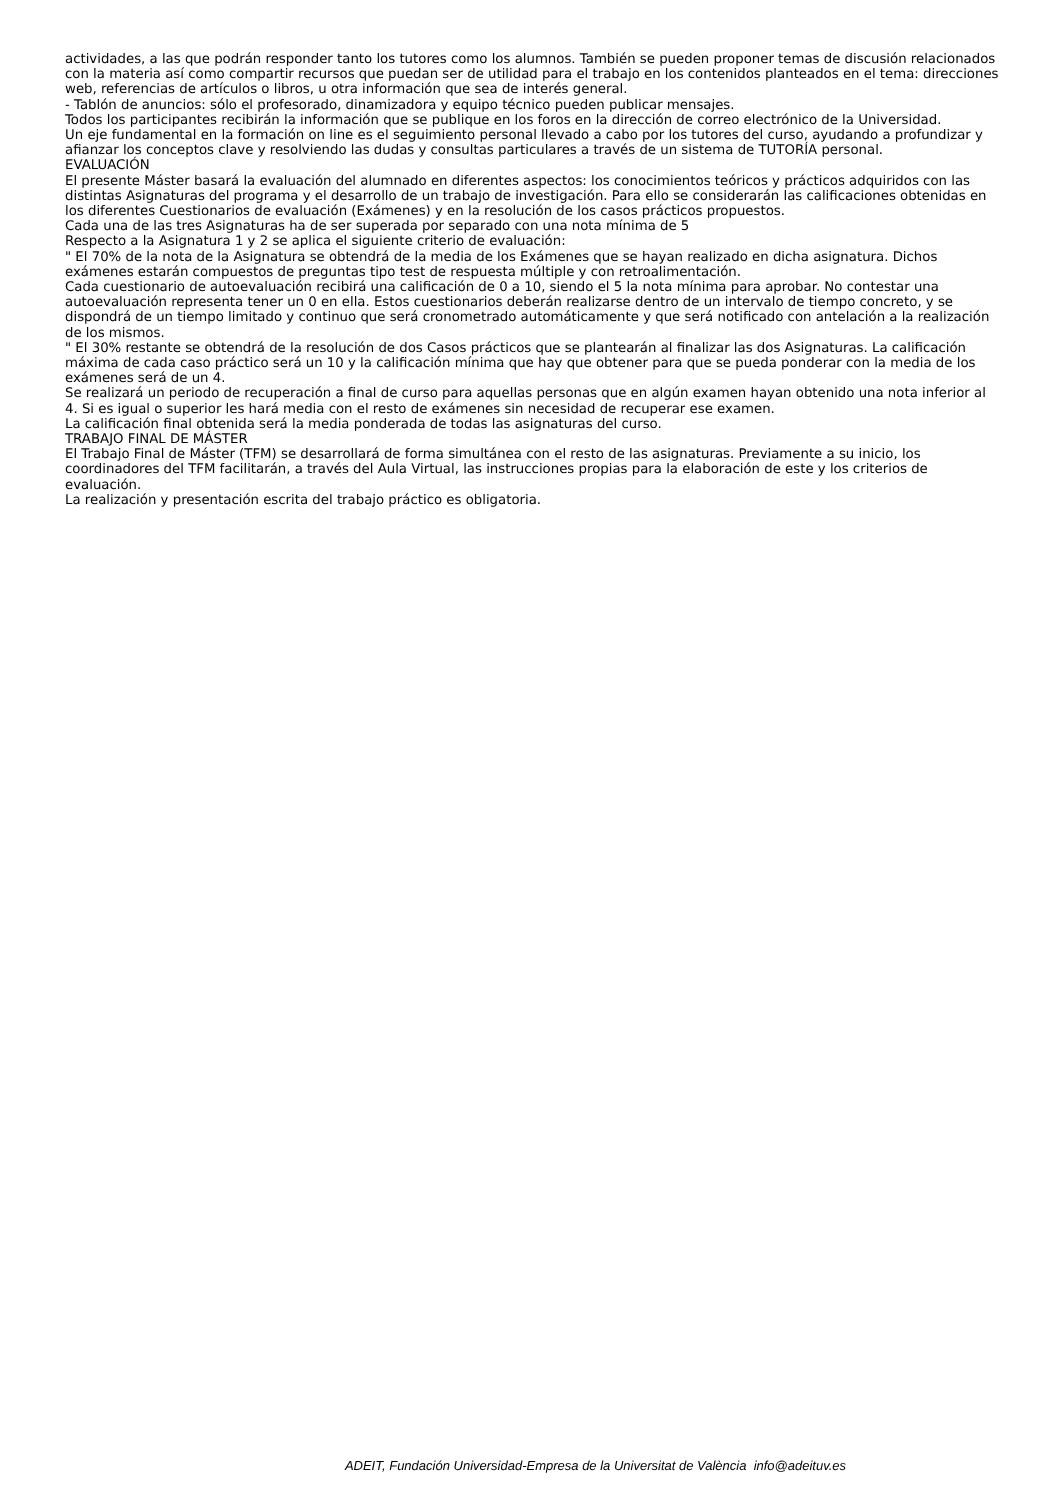actividades, a las que podrán responder tanto los tutores como los alumnos. También se pueden proponer temas de discusión relacionados con la materia así como compartir recursos que puedan ser de utilidad para el trabajo en los contenidos planteados en el tema: direcciones web, referencias de artículos o libros, u otra información que sea de interés general.
- Tablón de anuncios: sólo el profesorado, dinamizadora y equipo técnico pueden publicar mensajes.
Todos los participantes recibirán la información que se publique en los foros en la dirección de correo electrónico de la Universidad.
Un eje fundamental en la formación on line es el seguimiento personal llevado a cabo por los tutores del curso, ayudando a profundizar y afianzar los conceptos clave y resolviendo las dudas y consultas particulares a través de un sistema de TUTORÍA personal.
EVALUACIÓN
El presente Máster basará la evaluación del alumnado en diferentes aspectos: los conocimientos teóricos y prácticos adquiridos con las distintas Asignaturas del programa y el desarrollo de un trabajo de investigación. Para ello se considerarán las calificaciones obtenidas en los diferentes Cuestionarios de evaluación (Exámenes) y en la resolución de los casos prácticos propuestos.
Cada una de las tres Asignaturas ha de ser superada por separado con una nota mínima de 5
Respecto a la Asignatura 1 y 2 se aplica el siguiente criterio de evaluación:
" El 70% de la nota de la Asignatura se obtendrá de la media de los Exámenes que se hayan realizado en dicha asignatura. Dichos exámenes estarán compuestos de preguntas tipo test de respuesta múltiple y con retroalimentación.
Cada cuestionario de autoevaluación recibirá una calificación de 0 a 10, siendo el 5 la nota mínima para aprobar. No contestar una autoevaluación representa tener un 0 en ella. Estos cuestionarios deberán realizarse dentro de un intervalo de tiempo concreto, y se dispondrá de un tiempo limitado y continuo que será cronometrado automáticamente y que será notificado con antelación a la realización de los mismos.
" El 30% restante se obtendrá de la resolución de dos Casos prácticos que se plantearán al finalizar las dos Asignaturas. La calificación máxima de cada caso práctico será un 10 y la calificación mínima que hay que obtener para que se pueda ponderar con la media de los exámenes será de un 4.
Se realizará un periodo de recuperación a final de curso para aquellas personas que en algún examen hayan obtenido una nota inferior al 4. Si es igual o superior les hará media con el resto de exámenes sin necesidad de recuperar ese examen.
La calificación final obtenida será la media ponderada de todas las asignaturas del curso.
TRABAJO FINAL DE MÁSTER
El Trabajo Final de Máster (TFM) se desarrollará de forma simultánea con el resto de las asignaturas. Previamente a su inicio, los coordinadores del TFM facilitarán, a través del Aula Virtual, las instrucciones propias para la elaboración de este y los criterios de evaluación.
La realización y presentación escrita del trabajo práctico es obligatoria.
ADEIT, Fundación Universidad-Empresa de la Universitat de València info@adeituv.es